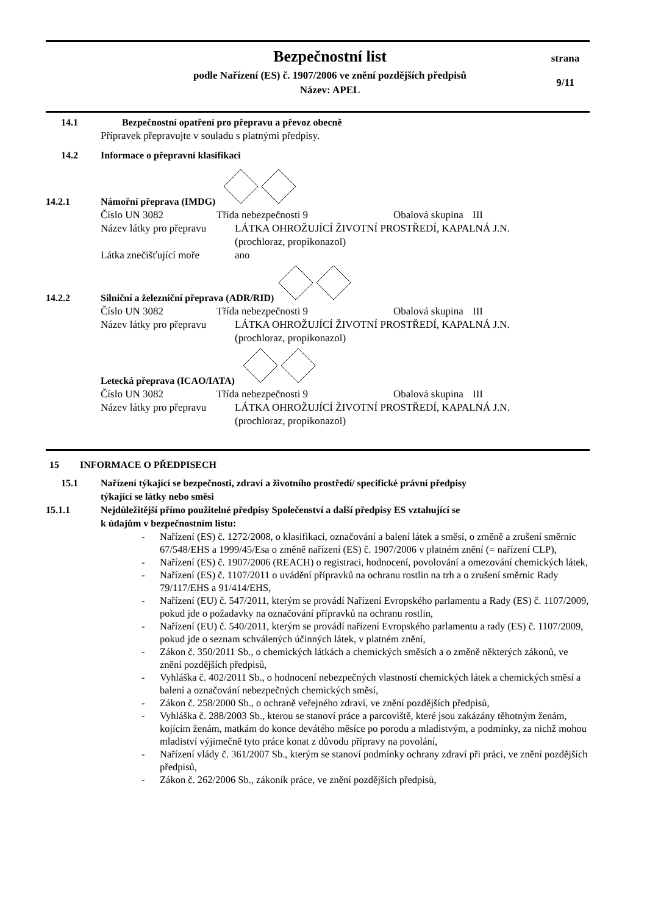Bezpečnostní list
podle Nařízení (ES) č. 1907/2006 ve znění pozdějších předpisů
Název: APEL
strana
9/11
14.1 Bezpečnostní opatření pro přepravu a převoz obecně
Přípravek přepravujte v souladu s platnými předpisy.
14.2 Informace o přepravní klasifikaci
14.2.1 Námořní přeprava (IMDG)
Číslo UN 3082 Třída nebezpečnosti 9 Obalová skupina III
Název látky pro přepravu LÁTKA OHROŽUJÍCÍ ŽIVOTNÍ PROSTŘEDÍ, KAPALNÁ J.N.
(prochloraz, propikonazol)
Látka znečišťující moře ano
14.2.2 Silniční a železniční přeprava (ADR/RID)
Číslo UN 3082 Třída nebezpečnosti 9 Obalová skupina III
Název látky pro přepravu LÁTKA OHROŽUJÍCÍ ŽIVOTNÍ PROSTŘEDÍ, KAPALNÁ J.N.
(prochloraz, propikonazol)
Letecká přeprava (ICAO/IATA)
Číslo UN 3082 Třída nebezpečnosti 9 Obalová skupina III
Název látky pro přepravu LÁTKA OHROŽUJÍCÍ ŽIVOTNÍ PROSTŘEDÍ, KAPALNÁ J.N.
(prochloraz, propikonazol)
15 INFORMACE O PŘEDPISECH
15.1 Nařízení týkající se bezpečnosti, zdraví a životního prostředí/ specifické právní předpisy
týkající se látky nebo směsi
15.1.1 Nejdůležitější přímo použitelné předpisy Společenství a další předpisy ES vztahující se
k údajům v bezpečnostním listu:
- Nařízení (ES) č. 1272/2008, o klasifikaci, označování a balení látek a směsí, o změně a zrušení směrnic 67/548/EHS a 1999/45/Esa o změně nařízení (ES) č. 1907/2006 v platném znění (= nařízení CLP),
- Nařízení (ES) č. 1907/2006 (REACH) o registraci, hodnocení, povolování a omezování chemických látek,
- Nařízení (ES) č. 1107/2011 o uvádění přípravků na ochranu rostlin na trh a o zrušení směrnic Rady 79/117/EHS a 91/414/EHS,
- Nařízení (EU) č. 547/2011, kterým se provádí Nařízení Evropského parlamentu a Rady (ES) č. 1107/2009, pokud jde o požadavky na označování přípravků na ochranu rostlin,
- Nařízení (EU) č. 540/2011, kterým se provádí nařízení Evropského parlamentu a rady (ES) č. 1107/2009, pokud jde o seznam schválených účinných látek, v platném znění,
- Zákon č. 350/2011 Sb., o chemických látkách a chemických směsích a o změně některých zákonů, ve znění pozdějších předpisů,
- Vyhláška č. 402/2011 Sb., o hodnocení nebezpečných vlastností chemických látek a chemických směsí a balení a označování nebezpečných chemických směsí,
- Zákon č. 258/2000 Sb., o ochraně veřejného zdraví, ve znění pozdějších předpisů,
- Vyhláška č. 288/2003 Sb., kterou se stanoví práce a parcoviště, které jsou zakázány těhotným ženám, kojícím ženám, matkám do konce devátého měsíce po porodu a mladistvým, a podmínky, za nichž mohou mladiství výjimečně tyto práce konat z důvodu přípravy na povolání,
- Nařízení vlády č. 361/2007 Sb., kterým se stanoví podmínky ochrany zdraví při práci, ve znění pozdějších předpisů,
- Zákon č. 262/2006 Sb., zákoník práce, ve znění pozdějších předpisů,